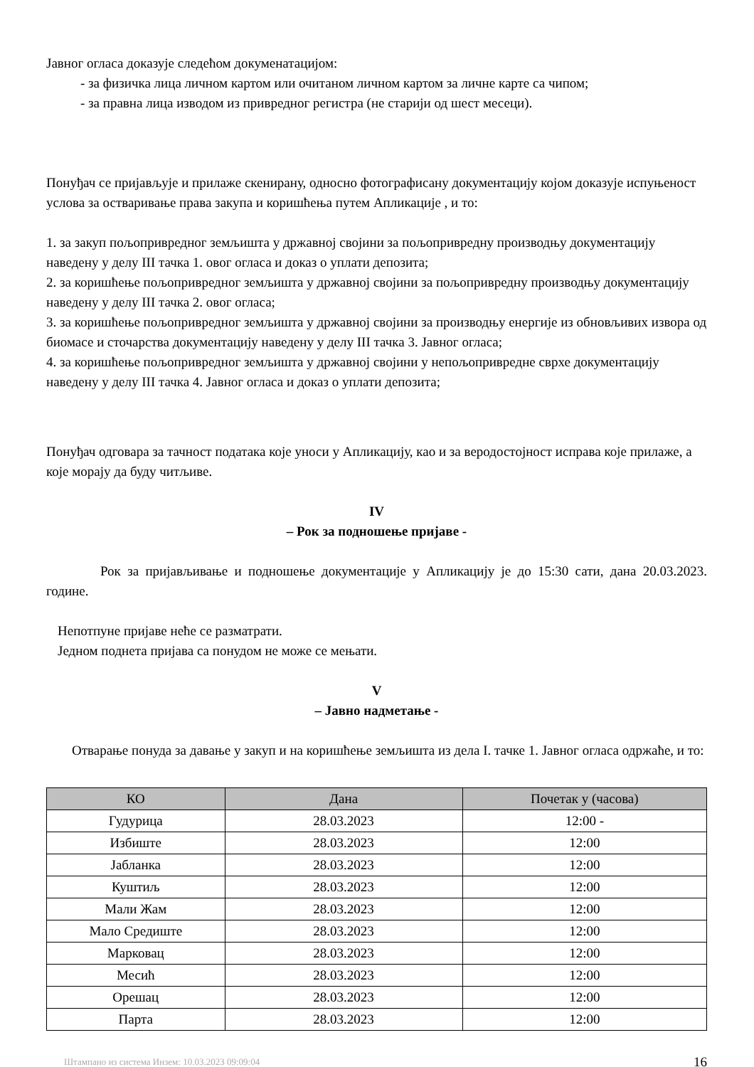Јавног огласа доказује следећом докуменатацијом:
- за физичка лица личном картом или очитаном личном картом за личне карте са чипом;
- за правна лица изводом из привредног регистра (не старији од шест месеци).
Понуђач се пријављује и прилаже скенирану, односно фотографисану документацију којом доказује испуњеност услова за остваривање права закупа и коришћења путем Апликације , и то:
1. за закуп пољопривредног земљишта у државној својини за пољопривредну производњу документацију наведену у делу III тачка 1. овог огласа и доказ о уплати депозита;
2. за коришћење пољопривредног земљишта у државној својини за пољопривредну производњу документацију наведену у делу III тачка 2. овог огласа;
3. за коришћење пољопривредног земљишта у државној својини за производњу енергије из обновљивих извора од биомасе и сточарства документацију наведену у делу III тачка 3. Јавног огласа;
4. за коришћење пољопривредног земљишта у државној својини у непољопривредне сврхе документацију наведену у делу III тачка 4. Јавног огласа и доказ о уплати депозита;
Понуђач одговара за тачност података које уноси у Апликацију, као и за веродостојност исправа које прилаже, а које морају да буду читљиве.
IV
– Рок за подношење пријаве -
Рок за пријављивање и подношење документације у Апликацију је до 15:30 сати, дана 20.03.2023. године.
Непотпуне пријаве неће се разматрати.
Једном поднета пријава са понудом не може се мењати.
V
– Јавно надметање -
Отварање понуда за давање у закуп и на коришћење земљишта из дела I. тачке 1. Јавног огласа одржаће, и то:
| КО | Дана | Почетак у (часова) |
| --- | --- | --- |
| Гудурица | 28.03.2023 | 12:00 - |
| Избиште | 28.03.2023 | 12:00 |
| Јабланка | 28.03.2023 | 12:00 |
| Куштиљ | 28.03.2023 | 12:00 |
| Мали Жам | 28.03.2023 | 12:00 |
| Мало Средиште | 28.03.2023 | 12:00 |
| Марковац | 28.03.2023 | 12:00 |
| Месић | 28.03.2023 | 12:00 |
| Орешац | 28.03.2023 | 12:00 |
| Парта | 28.03.2023 | 12:00 |
Штампано из система Инзем: 10.03.2023 09:09:04 16